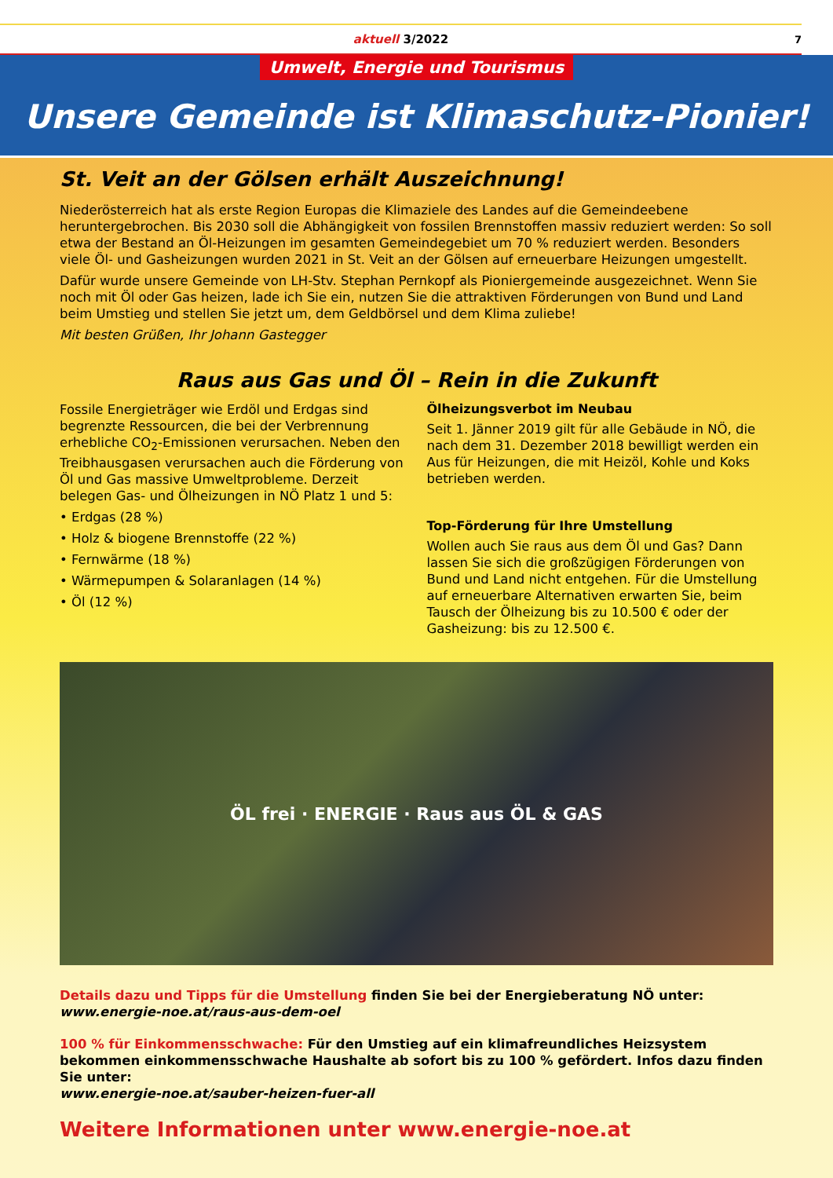aktuell 3/2022 7
Umwelt, Energie und Tourismus
Unsere Gemeinde ist Klimaschutz-Pionier!
St. Veit an der Gölsen erhält Auszeichnung!
Niederösterreich hat als erste Region Europas die Klimaziele des Landes auf die Gemeindeebene heruntergebrochen. Bis 2030 soll die Abhängigkeit von fossilen Brennstoffen massiv reduziert werden: So soll etwa der Bestand an Öl-Heizungen im gesamten Gemeindegebiet um 70 % reduziert werden. Besonders viele Öl- und Gasheizungen wurden 2021 in St. Veit an der Gölsen auf erneuerbare Heizungen umgestellt.
Dafür wurde unsere Gemeinde von LH-Stv. Stephan Pernkopf als Pioniergemeinde ausgezeichnet. Wenn Sie noch mit Öl oder Gas heizen, lade ich Sie ein, nutzen Sie die attraktiven Förderungen von Bund und Land beim Umstieg und stellen Sie jetzt um, dem Geldbörsel und dem Klima zuliebe!
Mit besten Grüßen, Ihr Johann Gastegger
Raus aus Gas und Öl – Rein in die Zukunft
Fossile Energieträger wie Erdöl und Erdgas sind begrenzte Ressourcen, die bei der Verbrennung erhebliche CO<sub>2</sub>-Emissionen verursachen. Neben den Treibhausgasen verursachen auch die Förderung von Öl und Gas massive Umweltprobleme. Derzeit belegen Gas- und Ölheizungen in NÖ Platz 1 und 5:
• Erdgas (28 %)
• Holz & biogene Brennstoffe (22 %)
• Fernwärme (18 %)
• Wärmepumpen & Solaranlagen (14 %)
• Öl (12 %)
Ölheizungsverbot im Neubau
Seit 1. Jänner 2019 gilt für alle Gebäude in NÖ, die nach dem 31. Dezember 2018 bewilligt werden ein Aus für Heizungen, die mit Heizöl, Kohle und Koks betrieben werden.
Top-Förderung für Ihre Umstellung
Wollen auch Sie raus aus dem Öl und Gas? Dann lassen Sie sich die großzügigen Förderungen von Bund und Land nicht entgehen. Für die Umstellung auf erneuerbare Alternativen erwarten Sie, beim Tausch der Ölheizung bis zu 10.500 € oder der Gasheizung: bis zu 12.500 €.
ÖL frei · ENERGIE · Raus aus ÖL & GAS
Details dazu und Tipps für die Umstellung finden Sie bei der Energieberatung NÖ unter:
www.energie-noe.at/raus-aus-dem-oel
100 % für Einkommensschwache: Für den Umstieg auf ein klimafreundliches Heizsystem bekommen einkommensschwache Haushalte ab sofort bis zu 100 % gefördert. Infos dazu finden Sie unter:
www.energie-noe.at/sauber-heizen-fuer-all
Weitere Informationen unter www.energie-noe.at